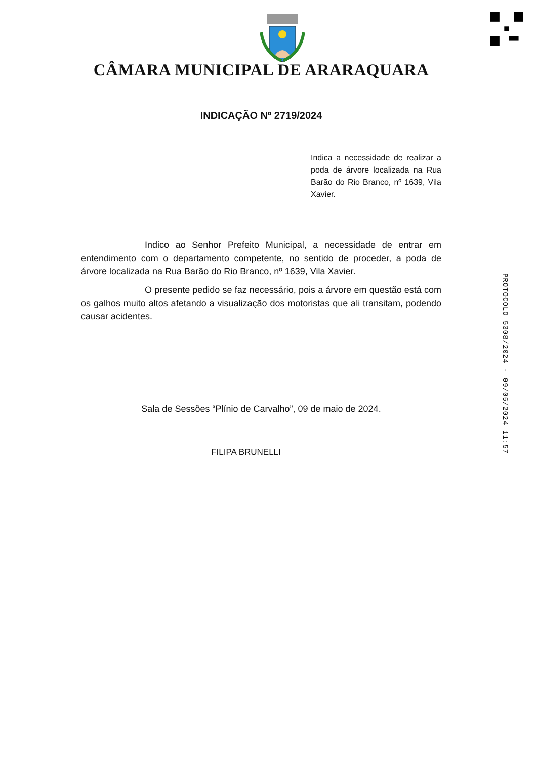CÂMARA MUNICIPAL DE ARARAQUARA
INDICAÇÃO Nº 2719/2024
Indica a necessidade de realizar a poda de árvore localizada na Rua Barão do Rio Branco, nº 1639, Vila Xavier.
Indico ao Senhor Prefeito Municipal, a necessidade de entrar em entendimento com o departamento competente, no sentido de proceder, a poda de árvore localizada na Rua Barão do Rio Branco, nº 1639, Vila Xavier.
O presente pedido se faz necessário, pois a árvore em questão está com os galhos muito altos afetando a visualização dos motoristas que ali transitam, podendo causar acidentes.
Sala de Sessões “Plínio de Carvalho”, 09 de maio de 2024.
FILIPA BRUNELLI
PROTOCOLO 5308/2024 - 09/05/2024 11:57